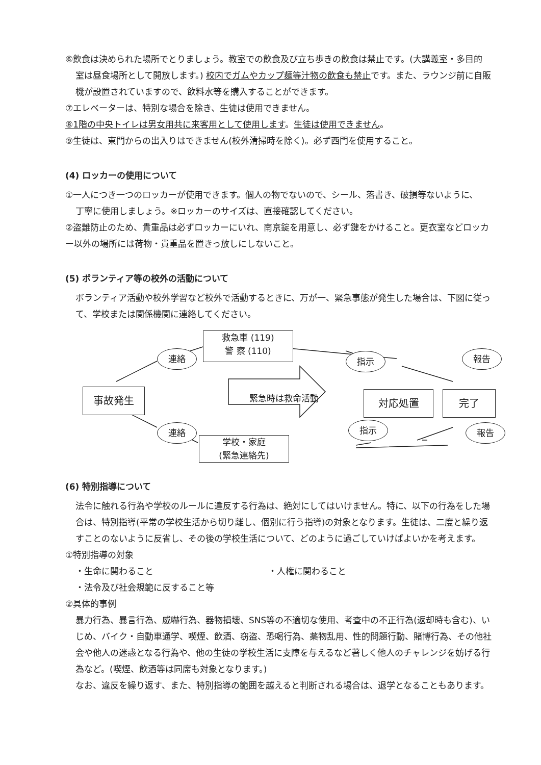⑥飲食は決められた場所でとりましょう。教室での飲食及び立ち歩きの飲食は禁止です。(大講義室・多目的
室は昼食場所として開放します。) 校内でガムやカップ麺等汁物の飲食も禁止です。また、ラウンジ前に自販機が設置されていますので、飲料水等を購入することができます。
⑦エレベーターは、特別な場合を除き、生徒は使用できません。
⑧1階の中央トイレは男女用共に来客用として使用します。生徒は使用できません。
⑨生徒は、東門からの出入りはできません(校外清掃時を除く)。必ず西門を使用すること。
(4) ロッカーの使用について
①一人につき一つのロッカーが使用できます。個人の物でないので、シール、落書き、破損等ないように、
丁寧に使用しましょう。※ロッカーのサイズは、直接確認してください。
②盗難防止のため、貴重品は必ずロッカーにいれ、南京錠を用意し、必ず鍵をかけること。更衣室などロッカー以外の場所には荷物・貴重品を置きっ放しにしないこと。
(5) ボランティア等の校外の活動について
ボランティア活動や校外学習など校外で活動するときに、万が一、緊急事態が発生した場合は、下図に従って、学校または関係機関に連絡してください。
事故発生
救急車 (119)
警 察 (110)
連絡
連絡
緊急時は救命活動
指示 報告
対応処置 完了
指示 報告
学校・家庭
(緊急連絡先)
(6) 特別指導について
法令に触れる行為や学校のルールに違反する行為は、絶対にしてはいけません。特に、以下の行為をした場合は、特別指導(平常の学校生活から切り離し、個別に行う指導)の対象となります。生徒は、二度と繰り返すことのないように反省し、その後の学校生活について、どのように過ごしていけばよいかを考えます。
①特別指導の対象
・生命に関わること ・人権に関わること
・法令及び社会規範に反すること等
②具体的事例
暴力行為、暴言行為、威嚇行為、器物損壊、SNS等の不適切な使用、考査中の不正行為(返却時も含む)、いじめ、バイク・自動車通学、喫煙、飲酒、窃盗、恐喝行為、薬物乱用、性的問題行動、賭博行為、その他社会や他人の迷惑となる行為や、他の生徒の学校生活に支障を与えるなど著しく他人のチャレンジを妨げる行為など。(喫煙、飲酒等は同席も対象となります。)
なお、違反を繰り返す、また、特別指導の範囲を越えると判断される場合は、退学となることもあります。